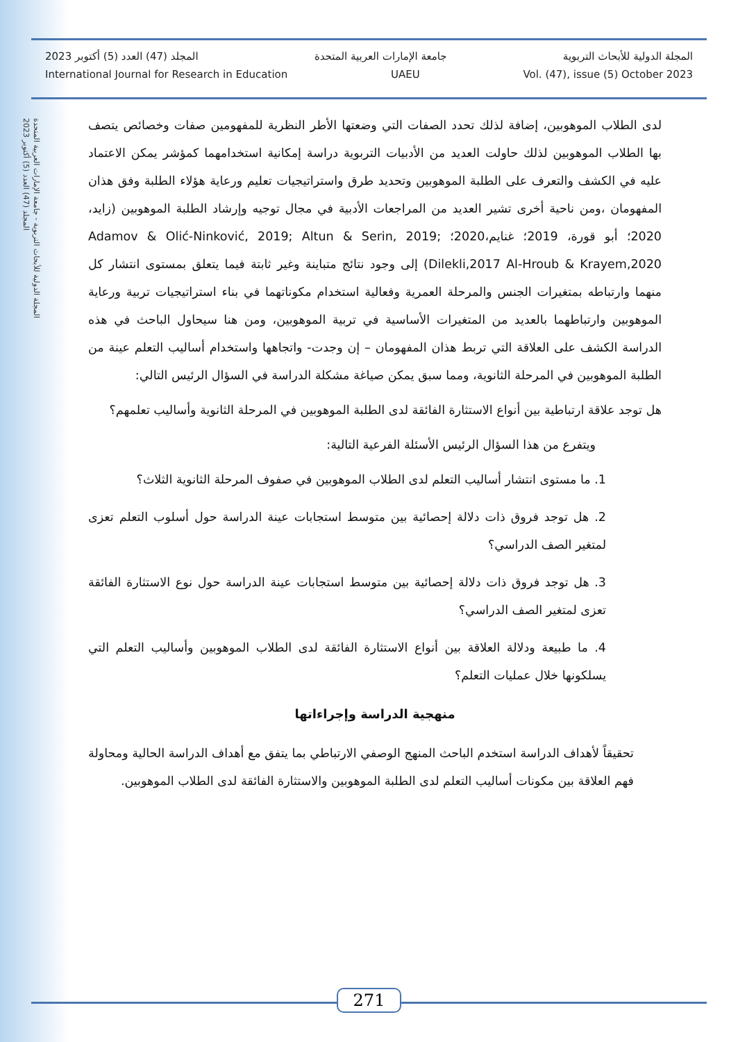المجلة الدولية للأبحاث التربوية - جامعة الإمارات العربية المتحدة
المجلد (47) العدد (5) أكتوبر 2023
المجلة الدولية للأبحاث التربوية جامعة الإمارات العربية المتحدة المجلد (47) العدد (5) أكتوبر 2023
International Journal for Research in Education UAEU Vol. (47), issue (5) October 2023
لدى الطلاب الموهوبين، إضافة لذلك تحدد الصفات التي وضعتها الأطر النظرية للمفهومين صفات وخصائص يتصف بها الطلاب الموهوبين لذلك حاولت العديد من الأدبيات التربوية دراسة إمكانية استخدامهما كمؤشر يمكن الاعتماد عليه في الكشف والتعرف على الطلبة الموهوبين وتحديد طرق واستراتيجيات تعليم ورعاية هؤلاء الطلبة وفق هذان المفهومان ،ومن ناحية أخرى تشير العديد من المراجعات الأدبية في مجال توجيه وإرشاد الطلبة الموهوبين (زايد، 2020؛ أبو قورة، 2019؛ غنايم،2020؛ Adamov & Olić-Ninković, 2019; Altun & Serin, 2019; Dilekli,2017 Al-Hroub & Krayem,2020) إلى وجود نتائج متباينة وغير ثابتة فيما يتعلق بمستوى انتشار كل منهما وارتباطه بمتغيرات الجنس والمرحلة العمرية وفعالية استخدام مكوناتهما في بناء استراتيجيات تربية ورعاية الموهوبين وارتباطهما بالعديد من المتغيرات الأساسية في تربية الموهوبين، ومن هنا سيحاول الباحث في هذه الدراسة الكشف على العلاقة التي تربط هذان المفهومان – إن وجدت- واتجاهها واستخدام أساليب التعلم عينة من الطلبة الموهوبين في المرحلة الثانوية، ومما سبق يمكن صياغة مشكلة الدراسة في السؤال الرئيس التالي:
هل توجد علاقة ارتباطية بين أنواع الاستثارة الفائقة لدى الطلبة الموهوبين في المرحلة الثانوية وأساليب تعلمهم؟
ويتفرع من هذا السؤال الرئيس الأسئلة الفرعية التالية:
1. ما مستوى انتشار أساليب التعلم لدى الطلاب الموهوبين في صفوف المرحلة الثانوية الثلاث؟
2. هل توجد فروق ذات دلالة إحصائية بين متوسط استجابات عينة الدراسة حول أسلوب التعلم تعزى لمتغير الصف الدراسي؟
3. هل توجد فروق ذات دلالة إحصائية بين متوسط استجابات عينة الدراسة حول نوع الاستثارة الفائقة تعزى لمتغير الصف الدراسي؟
4. ما طبيعة ودلالة العلاقة بين أنواع الاستثارة الفائقة لدى الطلاب الموهوبين وأساليب التعلم التي يسلكونها خلال عمليات التعلم؟
منهجية الدراسة وإجراءاتها
تحقيقاً لأهداف الدراسة استخدم الباحث المنهج الوصفي الارتباطي بما يتفق مع أهداف الدراسة الحالية ومحاولة فهم العلاقة بين مكونات أساليب التعلم لدى الطلبة الموهوبين والاستثارة الفائقة لدى الطلاب الموهوبين.
271